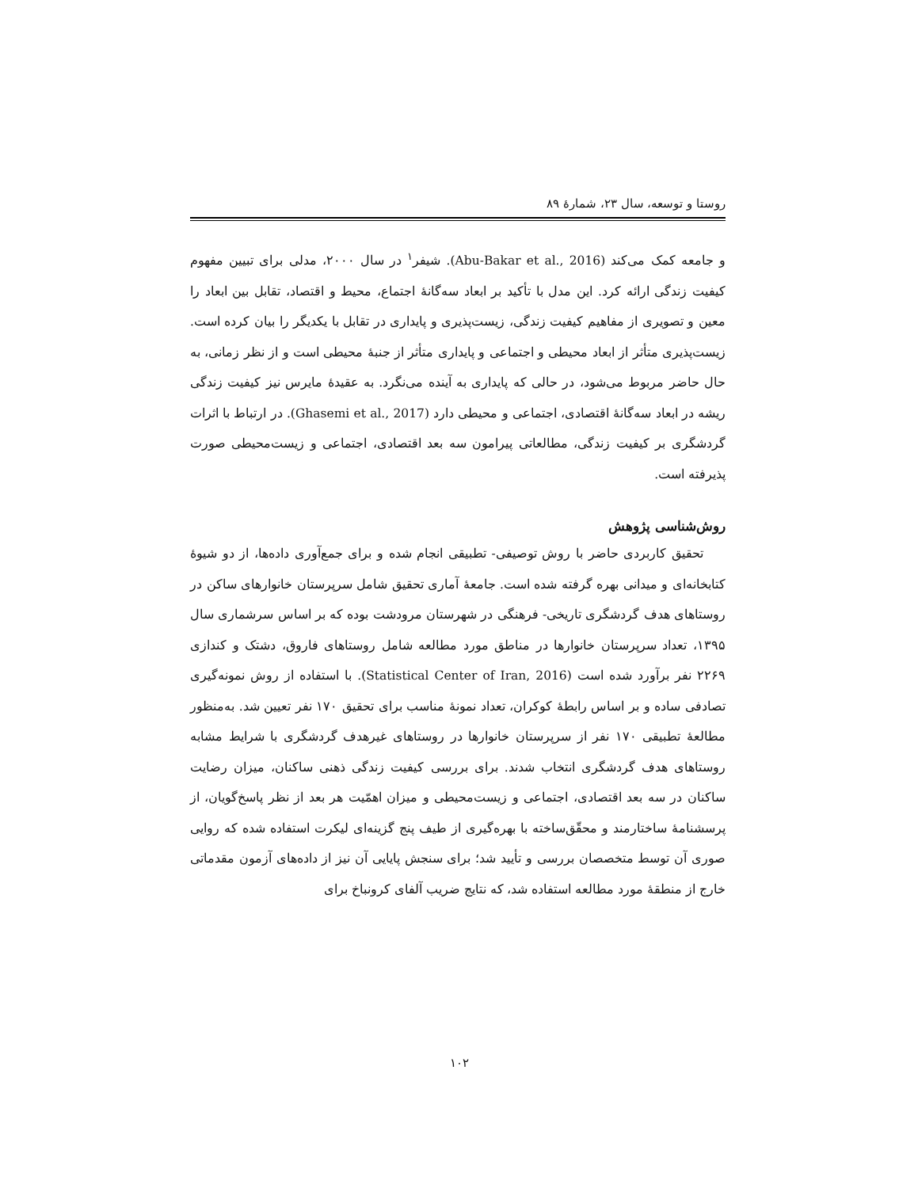روستا و توسعه، سال ۲۳، شمارهٔ ۸۹
و جامعه کمک می‌کند (Abu-Bakar et al., 2016). شیفر<sup>۱</sup> در سال ۲۰۰۰، مدلی برای تبیین مفهوم کیفیت زندگی ارائه کرد. این مدل با تأکید بر ابعاد سه‌گانهٔ اجتماع، محیط و اقتصاد، تقابل بین ابعاد را معین و تصویری از مفاهیم کیفیت زندگی، زیست‌پذیری و پایداری در تقابل با یکدیگر را بیان کرده است. زیست‌پذیری متأثر از ابعاد محیطی و اجتماعی و پایداری متأثر از جنبهٔ محیطی است و از نظر زمانی، به حال حاضر مربوط می‌شود، در حالی که پایداری به آینده می‌نگرد. به عقیدهٔ مایرس نیز کیفیت زندگی ریشه در ابعاد سه‌گانهٔ اقتصادی، اجتماعی و محیطی دارد (Ghasemi et al., 2017). در ارتباط با اثرات گردشگری بر کیفیت زندگی، مطالعاتی پیرامون سه بعد اقتصادی، اجتماعی و زیست‌محیطی صورت پذیرفته است.
روش‌شناسی پژوهش
تحقیق کاربردی حاضر با روش توصیفی- تطبیقی انجام شده و برای جمع‌آوری داده‌ها، از دو شیوهٔ کتابخانه‌ای و میدانی بهره گرفته شده است. جامعهٔ آماری تحقیق شامل سرپرستان خانوارهای ساکن در روستاهای هدف گردشگری تاریخی- فرهنگی در شهرستان مرودشت بوده که بر اساس سرشماری سال ۱۳۹۵، تعداد سرپرستان خانوارها در مناطق مورد مطالعه شامل روستاهای فاروق، دشتک و کندازی ۲۲۶۹ نفر برآورد شده است (Statistical Center of Iran, 2016). با استفاده از روش نمونه‌گیری تصادفی ساده و بر اساس رابطهٔ کوکران، تعداد نمونهٔ مناسب برای تحقیق ۱۷۰ نفر تعیین شد. به‌منظور مطالعهٔ تطبیقی ۱۷۰ نفر از سرپرستان خانوارها در روستاهای غیرهدف گردشگری با شرایط مشابه روستاهای هدف گردشگری انتخاب شدند. برای بررسی کیفیت زندگی ذهنی ساکنان، میزان رضایت ساکنان در سه بعد اقتصادی، اجتماعی و زیست‌محیطی و میزان اهمّیت هر بعد از نظر پاسخ‌گویان، از پرسشنامهٔ ساختارمند و محقّق‌ساخته با بهره‌گیری از طیف پنج گزینه‌ای لیکرت استفاده شده که روایی صوری آن توسط متخصصان بررسی و تأیید شد؛ برای سنجش پایایی آن نیز از داده‌های آزمون مقدماتی خارج از منطقهٔ مورد مطالعه استفاده شد، که نتایج ضریب آلفای کرونباخ برای
۱۰۲